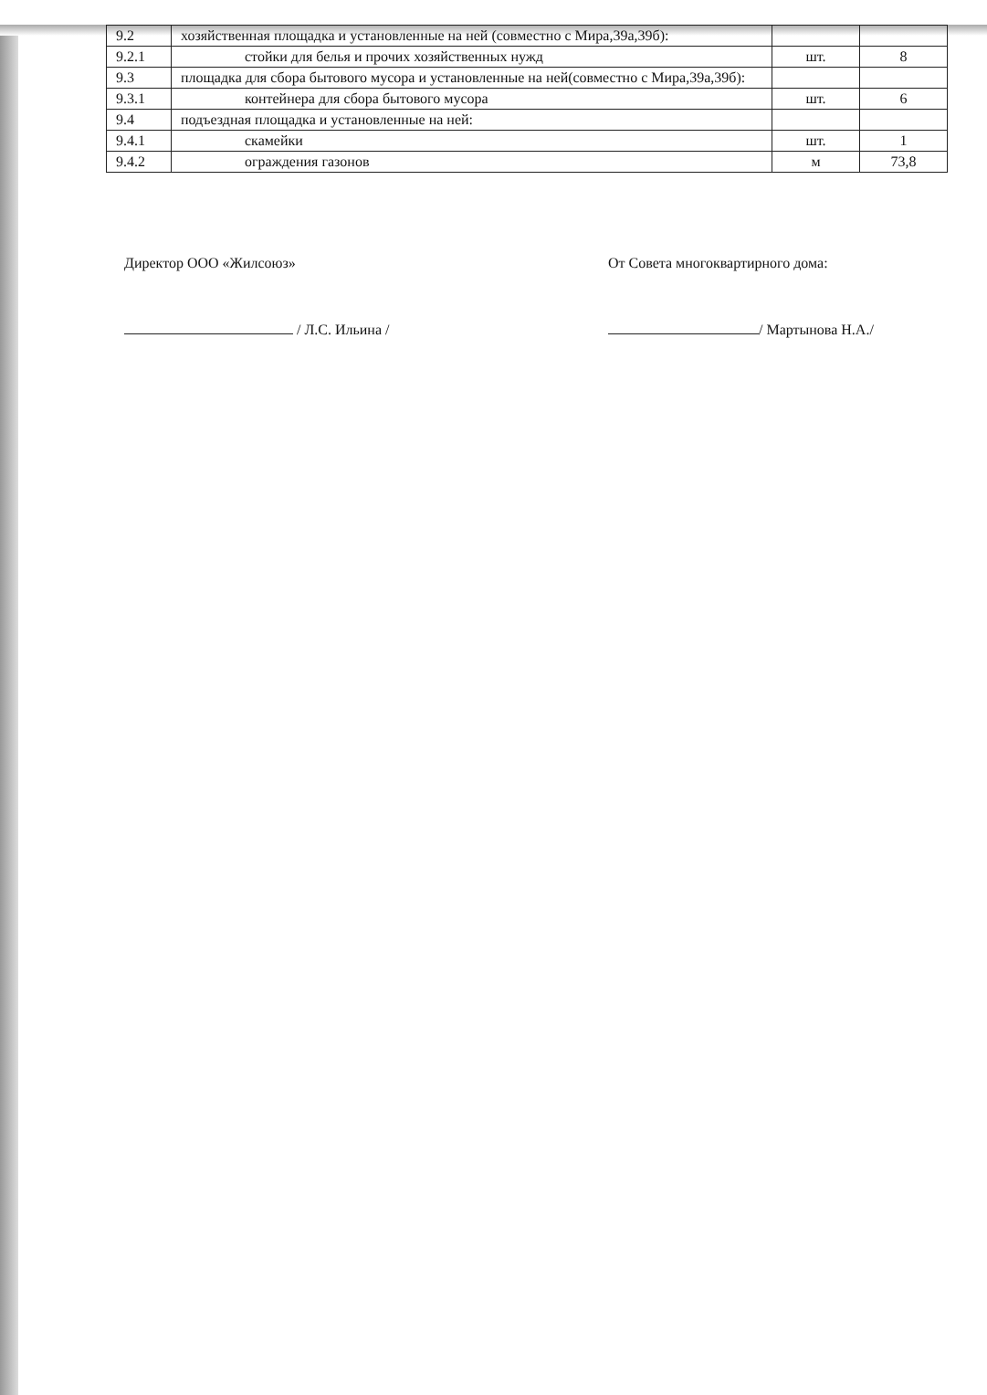| 9.2 | хозяйственная площадка и установленные на ней (совместно с Мира,39а,39б): | | |
| 9.2.1 | стойки для белья и прочих хозяйственных нужд | шт. | 8 |
| 9.3 | площадка для сбора бытового мусора и установленные на ней(совместно с Мира,39а,39б): | | |
| 9.3.1 | контейнера для сбора бытового мусора | шт. | 6 |
| 9.4 | подъездная площадка и установленные на ней: | | |
| 9.4.1 | скамейки | шт. | 1 |
| 9.4.2 | ограждения газонов | м | 73,8 |
Директор ООО «Жилсоюз»
/ Л.С. Ильина /
От Совета многоквартирного дома:
/ Мартынова Н.А./